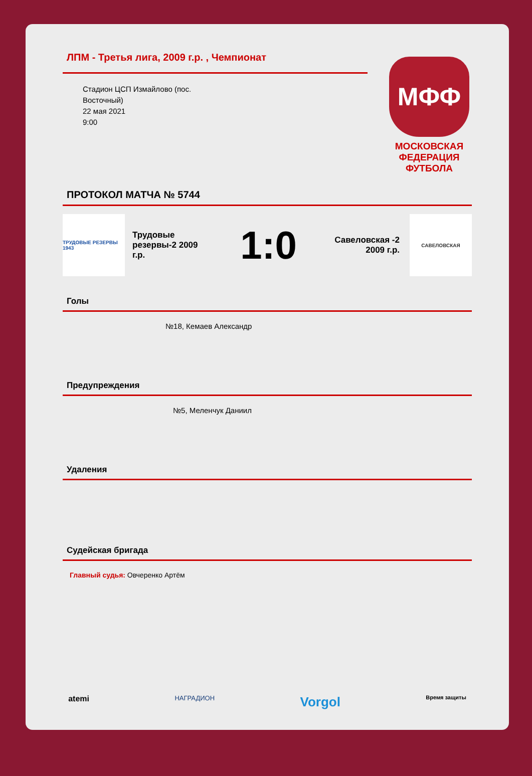ЛПМ - Третья лига, 2009 г.р. , Чемпионат
Стадион ЦСП Измайлово (пос. Восточный)
22 мая 2021
9:00
МФФ
МОСКОВСКАЯ
ФЕДЕРАЦИЯ
ФУТБОЛА
ПРОТОКОЛ МАТЧА № 5744
ТРУДОВЫЕ РЕЗЕРВЫ 1943
Трудовые резервы-2 2009 г.р.
1:0
Савеловская -2 2009 г.р.
САВЕЛОВСКАЯ
Голы
№18, Кемаев Александр
Предупреждения
№5, Меленчук Даниил
Удаления
Судейская бригада
Главный судья: Овчеренко Артём
atemi НАГРАДИОН Vorgol Время защиты